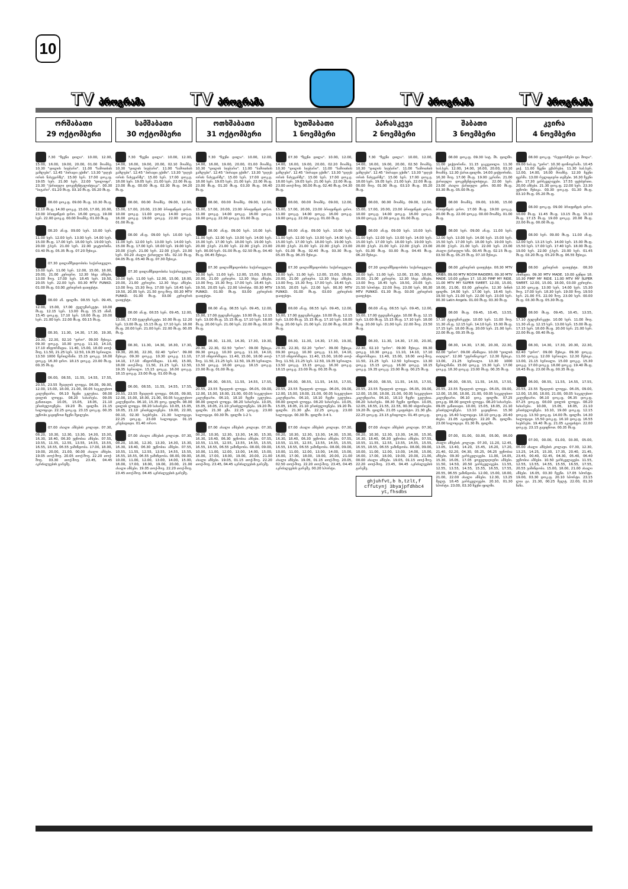10
TV პროგრამა
TV პროგრამა
TV პროგრამა
TV პროგრამა
ორშაბათი
29 ოქტომბერი
7.30 "ჩვენი დილა". 10.00, 12.00, 15.00, 16.00, 19.00, 20.00, 01.00 მოამბე. 10.30 "დილის სიუბარი". 11.00 "სამოთხის ვაშლები". 12.45 "პირადი ექიმი". 13.30 "დღეს ორის ნახევარზე". 15.00 სერ. 17.00 დოკ.ფ. 19.05 სერ. 21.00 სერ. 22.00 "დილოგი". 23.30 "ქართული დოკუმენტალისტიკა". 00.30 "სიგარი". 01.20 მხ.ფ. 03.10 მხ.ფ. 05.20 მხ.ფ.
08.00 დოკ.ფ. 09.00 მხ.ფ. 10.30 მხ.ფ. 12.10 მხ.ფ. 14.00 დოკ.ც. 15.00, 17.00, 20.00, 23.00 ბრიფინგის დრო. 16.00 დოკ.ც. 19.00 სერ. 22.00 დოკ.ც. 00.00 მოამბე. 01.00 მხ.ფ.
08.20 ან.ფ. 09.00 სერ. 10.00 სერ. 11.00 სერ. 12.00 სერ. 13.00 სერ. 14.00 სერ. 15.00 მხ.ფ. 17.00 სერ. 18.00 სერ. 19.00 სერ. 20.00 ქ.სერ. 21.00 სერ. 22.00 ვიკტორინა. 03.40 მხ.ფ. 05.35 მხ.ფ. 07.20 მუსიკა.
07.30 დილამშვიდობისა საქართველო. 10.00 სერ. 11.00 სერ. 12.00, 15.00, 18.00, 20.00, 21.00 კურიერი. 12.30 სხვა ამბები. 13.00 შოუ. 17.00 სერ. 18.45 სერ. 19.50, 20.05 სერ. 22.00 სერ. 00.30 MTV PUNKD. 01.00 მხ.ფ. 03.00 კურიერის დაიჯესტი.
08.00 ან. ფილმი. 08.55 სერ. 09.45, 12.00, 15.00, 17.00 ტელემარკეტი. 10.00 მხ.ფ. 12.15 სერ. 13.00 მხ.ფ. 15.15 ანიმ. 15.45 დოკ.ფ. 17.10 სერ. 18.00 მხ.ფ. 20.00 სერ. 21.00 სერ. 22.00 მხ.ფ. 00.15 მხ.ფ.
08.30, 11.30, 14.30, 17.30, 19.30, 20.30, 22.30, 02.10 "დრო". 09.00 მუსიკა. 09.30 დოკ.ც. 10.30 დოკ.ც. 11.10, 14.10, 17.10 ინფორმაცია. 11.40, 15.00, 18.00 თოქ-შოუ. 11.50, 21.25 სერ. 12.50, 19.35 სერიალი. 13.50 1000 წვრილმანი. 15.15 დოკ.ც. 16.00 დოკ.ც. 16.30 დრო. 18.15 დოკ.ც. 23.00 მხ.ფ. 00.35 მხ.ფ.
06.00, 08.55, 11.55, 14.55, 17.55, 20.55, 23.55 შუადღის ლოცვა. 06.05, 09.00, 12.00, 15.00, 18.00, 21.00, 00.05 საეკლესიო კალენდარი. 06.10 ჩვენი ეკლესია. 08.00 დილის ლოცვა. 08.20 სახარება. 09.05 განთიადი. 10.05, 15.05, 18.05, 21.10 ერთსულოვნება. 19.20 მხ. ფილმი. 21.15 სალოცავი. 22.25 დოკ.ფ. 23.15 დოკ.ფ. 00.35 უცნობი გავიცნოთ ჩვენი შვილები.
07.00 ახალი ამბების კოლაჟი. 07.30, 08.20, 10.30, 12.30, 13.30, 14.30, 15.30, 16.30, 18.40, 06.30 უცნობია ამბები. 07.55, 10.55, 11.55, 12.55, 13.55, 14.55, 15.55, 16.55, 18.55, 06.55 უამინდობა. 17.00, 18.00, 19.00, 20.00, 21.00, 00.00 ახალი ამბები. 19.05 თოქ-შოუ. 20.05 თოქ-შოუ. 22.20 თოქ-შოუ. 03.30 თოქ-შოუ. 23.45, 04.45 აკრძალვების გარეშე.
სამშაბათი
30 ოქტომბერი
7.30 "ჩვენი დილა". 10.00, 12.00, 14.00, 16.00, 19.00, 20.00, 02.10 მოამბე. 10.30 "დილის სიუბარი". 11.00 "სამოთხის ვაშლები". 12.45 "პირადი ექიმი". 13.30 "დღეს ორის ნახევარზე". 15.00 სერ. 17.00 დოკ.ც. 18.00 სერ. 19.05 სერ. 21.00 სერ. 22.00 მხ.ფ. 23.00 მხ.ფ. 00.00 მხ.ფ. 02.30 მხ.ფ. 04.20 მხ.ფ.
08.00, 00.00 მოამბე. 09.00, 12.00, 15.00, 17.00, 20.00, 23.00 ბრიფინგის დრო. 10.00 დოკ.ც. 11.00 დოკ.ც. 14.00 დოკ.ც. 16.00 დოკ.ც. 19.00 დოკ.ც. 22.00 დოკ.ც. 01.00 მხ.ფ.
08.00 ან.ფ. 09.00 სერ. 10.00 სერ. 11.00 სერ. 12.00 სერ. 13.00 სერ. 14.00 სერ. 15.00 მხ.ფ. 17.00 სერ. 18.00 სერ. 19.00 სერ. 20.00 ქ.სერ. 21.00 სერ. 22.00 ქ.სერ. 23.00 სერ. 00.20 ახალი ქართული ხმა. 02.10 მხ.ფ. 04.05 მხ.ფ. 05.40 მხ.ფ. 07.30 მუსიკა.
07.30 დილამშვიდობისა საქართველო. 10.00 სერ. 11.00 სერ. 12.00, 15.00, 18.00, 20.00, 21.00 კურიერი. 12.30 სხვა ამბები. 13.00 შოუ. 15.30 შოუ. 17.00 სერ. 18.45 სერ. 19.50, 20.05 სერ. 21.50 ტოკ-შოუ. 00.30 MTV PUNKD. 01.00 მხ.ფ. 03.00 კურიერის დაიჯესტი.
08.00 ან.ფ. 08.55 სერ. 09.45, 12.00, 15.00, 17.00 ტელემარკეტი. 10.00 მხ.ფ. 12.20 სერ. 13.00 მხ.ფ. 15.15 მხ.ფ. 17.10 სერ. 18.00 მხ.ფ. 20.00 სერ. 21.00 სერ. 22.00 მხ.ფ. 00.05 მხ.ფ.
08.30, 11.30, 14.30, 16.30, 17.30, 19.30, 20.30, 22.30, 02.40 "დრო". 09.00 მუსიკა. 09.30 დოკ.ც. 10.30 დოკ.ც. 11.10, 14.10, 17.10 ინფორმაცია. 11.40, 15.00, 18.00 თოქ-შოუ. 11.50, 21.25 სერ. 12.50, 19.35 სერიალი. 15.15 დოკ.ც. 16.00 დოკ.ც. 18.15 დოკ.ც. 23.00 მხ.ფ. 01.00 მხ.ფ.
06.00, 08.55, 11.55, 14.55, 17.55, 20.55, 23.55 შუადღის ლოცვა. 06.05, 09.00, 12.00, 15.00, 18.00, 21.00, 00.05 საეკლესიო კალენდარი. 06.10, 15.35 დოკ. ფილმი. 08.00 დილის ლოცვა. 08.20 სახარება. 10.05, 15.05, 18.05, 21.10 ერთსულოვნება. 19.00, 22.00, 00.10, 02.30 საუბრები. 21.30 სალოცავი. 22.25 დოკ.ფ. 23.00 სალოცავი. 01.15 კრებადიდი. 01.40 ორაო.
07.00 ახალი ამბების კოლაჟი. 07.30, 08.20, 10.30, 12.30, 13.30, 14.30, 15.30, 16.30, 18.40, 06.30 უცნობია ამბები. 07.55, 10.55, 11.55, 12.55, 13.55, 14.55, 15.55, 16.55, 18.55, 06.55 უამინდობა. 08.00, 09.00, 10.00, 11.00, 12.00, 13.00, 14.00, 15.00, 16.00, 17.00, 18.00, 19.00, 20.00, 21.00 ახალი ამბები. 19.05 თოქ-შოუ. 22.20 თოქ-შოუ. 23.45 თოქ-შოუ. 04.45 აკრძალვების გარეშე.
ოთხშაბათი
31 ოქტომბერი
7.30 "ჩვენი დილა". 10.00, 12.00, 14.00, 16.00, 19.00, 20.00, 01.00 მოამბე. 10.30 "დილის სიუბარი". 11.00 "სამოთხის ვაშლები". 12.45 "პირადი ექიმი". 13.30 "დღეს ორის ნახევარზე". 15.00 სერ. 17.00 დოკ.ც. 18.00 სერ. 19.05 სერ. 21.00 სერ. 22.00 მხ.ფ. 23.00 მხ.ფ. 01.20 მხ.ფ. 03.30 მხ.ფ. 06.40 მხ.ფ.
08.00, 00.00 მოამბე. 09.00, 12.00, 15.00, 17.00, 20.00, 23.00 ბრიფინგის დრო. 11.00 დოკ.ც. 14.00 დოკ.ც. 16.00 დოკ.ც. 19.00 დოკ.ც. 22.00 დოკ.ც. 01.00 მხ.ფ.
08.00 ან.ფ. 09.00 სერ. 10.00 სერ. 11.00 სერ. 12.00 სერ. 13.00 სერ. 14.00 სერ. 15.00 სერ. 17.00 სერ. 18.00 სერ. 19.00 სერ. 20.00 ქ.სერ. 21.00 სერ. 22.00 ქ.სერ. 23.00 სერ. 00.00 სერ. 01.00 მხ.ფ. 02.50 მხ.ფ. 04.40 მხ.ფ. 06.45 მუსიკა.
07.30 დილამშვიდობისა საქართველო. 10.00 სერ. 11.00 სერ. 12.00, 15.00, 18.00, 20.00, 21.00 კურიერი. 12.30 სხვა ამბები. 13.00 შოუ. 15.30 შოუ. 17.00 სერ. 18.45 სერ. 19.50, 20.05 სერ. 22.00 სპორტი. 00.30 MTV PUNKD. 01.00 მხ.ფ. 03.00 კურიერის დაიჯესტი.
08.00 ან.ფ. 08.55 სერ. 09.45, 12.00, 15.00, 17.00 ტელემარკეტი. 10.00 მხ.ფ. 12.15 სერ. 13.00 მხ.ფ. 15.15 მხ.ფ. 17.10 სერ. 18.00 მხ.ფ. 20.00 სერ. 21.00 სერ. 22.00 მხ.ფ. 00.10 მხ.ფ.
08.30, 11.30, 14.30, 17.30, 19.30, 20.30, 22.30, 02.50 "დრო". 09.00 მუსიკა. 09.30 დოკ.ც. 10.30 დოკ.ც. 11.10, 14.10, 17.10 ინფორმაცია. 11.40, 15.00, 18.00 თოქ-შოუ. 11.50, 21.25 სერ. 12.50, 19.35 სერიალი. 13.50 დოკ.ც. 16.00 დოკ.ც. 18.15 დოკ.ც. 23.00 მხ.ფ. 01.00 მხ.ფ.
06.00, 08.55, 11.55, 14.55, 17.55, 20.55, 23.55 შუადღის ლოცვა. 06.05, 09.00, 12.00, 15.00, 18.00, 21.00, 00.05 საეკლესიო კალენდარი. 06.10, 18.10 ჩვენი ეკლესია. 08.00 დილის ლოცვა. 08.20 სახარება. 10.05, 15.05, 18.05, 21.10 ერთსულოვნება. 19.20 მხ. ფილმი. 21.30 გზა. 22.25 დოკ.ფ. 23.00 სალოცავი. 00.30 მხ. ფილმი 1-2 ს.
07.00 ახალი ამბების კოლაჟი. 07.30, 08.20, 10.30, 12.30, 13.30, 14.30, 15.30, 16.30, 18.40, 06.30 უცნობია ამბები. 07.55, 10.55, 11.55, 12.55, 13.55, 14.55, 15.55, 16.55, 18.55, 06.55 უამინდობა. 08.00, 09.00, 10.00, 11.00, 12.00, 13.00, 14.00, 15.00, 16.00, 17.00, 18.00, 19.00, 20.00, 21.00 ახალი ამბები. 19.05, 01.15 თოქ-შოუ. 22.20 თოქ-შოუ. 23.45, 04.45 აკრძალვების გარეშე.
ხუთშაბათი
1 ნოემბერი
07.30 "ჩვენი დილა". 10.00, 12.00, 14.00, 16.00, 19.00, 20.00, 02.20 მოამბე. 10.30 "დილის სიუბარი". 11.00 "სამოთხის ვაშლები". 12.45 "პირადი ექიმი". 13.30 "დღეს ორის ნახევარზე". 15.00 სერ. 17.00 დოკ.ც. 18.00 სერ. 19.05 სერ. 21.00 სერ. 22.00 მხ.ფ. 23.00 თოქ-შოუ. 00.00 მხ.ფ. 02.40 მხ.ფ. 04.30 მხ.ფ.
08.00, 00.00 მოამბე. 09.00, 12.00, 15.00, 17.00, 20.00, 23.00 ბრიფინგის დრო. 11.00 დოკ.ც. 14.00 დოკ.ც. 16.00 დოკ.ც. 19.00 დოკ.ც. 22.00 დოკ.ც. 01.00 მხ.ფ.
08.00 ან.ფ. 09.00 სერ. 10.00 სერ. 11.00 სერ. 12.00 სერ. 13.00 სერ. 14.00 სერ. 15.00 სერ. 17.00 სერ. 18.00 სერ. 19.00 სერ. 20.00 ქ.სერ. 21.00 სერ. 22.00 ქ.სერ. 23.00 სერ. 01.00 მხ.ფ. 02.40 მხ.ფ. 03.30 მხ.ფ. 05.05 მხ.ფ. 06.35 მუსიკა.
07.30 დილამშვიდობისა საქართველო. 10.00 სერ. 11.00 სერ. 12.00, 15.00, 18.00, 20.00, 21.00 კურიერი. 12.30 სხვა ამბები. 13.00 შოუ. 15.30 შოუ. 17.00 სერ. 18.45 სერ. 19.50, 20.05 სერ. 22.00 სერ. 00.30 MTV PUNKD. 01.00 მხ.ფ. 03.00 კურიერის დაიჯესტი.
08.00 ან.ფ. 08.55 სერ. 09.45, 12.00, 15.00, 17.00 ტელემარკეტი. 10.00 მხ.ფ. 12.15 სერ. 13.00 მხ.ფ. 15.15 მხ.ფ. 17.10 სერ. 18.00 მხ.ფ. 20.00 სერ. 21.00 სერ. 22.00 მხ.ფ. 00.20 მხ.ფ.
08.30, 11.30, 14.30, 17.30, 19.30, 20.30, 22.30, 02.20 "დრო". 09.00 მუსიკა. 09.30 დოკ.ც. 10.30 დოკ.ც. 11.10, 14.10, 17.10 ინფორმაცია. 11.40, 15.00, 18.00 თოქ-შოუ. 11.50, 21.25 სერ. 12.50, 19.35 სერიალი. 13.50 დოკ.ც. 15.15 დოკ.ც. 16.30 დოკ.ც. 18.15 დოკ.ც. 23.00 მხ.ფ. 00.35 მხ.ფ.
06.00, 08.55, 11.55, 14.55, 17.55, 20.55, 23.55 შუადღის ლოცვა. 06.05, 09.00, 12.00, 15.00, 18.00, 21.00, 00.05 საეკლესიო კალენდარი. 06.10, 18.10 ჩვენი ეკლესია. 08.00 დილის ლოცვა. 08.20 სახარება. 10.05, 15.05, 18.05, 21.10 ერთსულოვნება. 19.20 მხ. ფილმი. 21.30 გზა. 22.25 დოკ.ფ. 23.00 სალოცავი. 00.30 მხ. ფილმი 3-4 ს.
07.00 ახალი ამბების კოლაჟი. 07.30, 08.20, 10.30, 12.30, 13.30, 14.30, 15.30, 16.30, 18.40, 06.30 უცნობია ამბები. 07.55, 10.55, 11.55, 12.55, 13.55, 14.55, 15.55, 16.55, 18.55, 06.55 უამინდობა. 08.00, 09.00, 10.00, 11.00, 12.00, 13.00, 14.00, 15.00, 16.00, 17.00, 18.00, 19.00, 20.00, 21.00 ახალი ამბები. 19.05, 01.15 თოქ-შოუ. 20.05, 02.50 თოქ-შოუ. 22.20 თოქ-შოუ. 23.45, 04.45 აკრძალვების გარეშე. 00.20 სპორტი.
პარასკევი
2 ნოემბერი
7.30 "ჩვენი დილა". 10.00, 12.00, 14.00, 16.00, 19.00, 20.00, 02.50 მოამბე. 10.30 "დილის სიუბარი". 11.00 "სამოთხის ვაშლები". 12.45 "პირადი ექიმი". 13.30 "დღეს ორის ნახევარზე". 15.00 სერ. 17.00 დოკ.ც. 18.00 სერ. 19.05 სერ. 21.00 სერ. 22.00 მხ.ფ. 00.00 შოუ. 01.00 მხ.ფ. 03.10 მხ.ფ. 05.20 მხ.ფ.
08.00, 00.00 მოამბე. 09.00, 12.00, 15.00, 17.00, 20.00, 23.00 ბრიფინგის დრო. 10.00 დოკ.ც. 14.00 დოკ.ც. 16.00 დოკ.ც. 19.00 დოკ.ც. 22.00 დოკ.ც. 01.00 მხ.ფ.
08.00 ან.ფ. 09.00 სერ. 10.00 სერ. 11.00 სერ. 12.00 სერ. 13.00 სერ. 14.00 სერ. 15.00 სერ. 17.00 სერ. 18.00 სერ. 19.00 სერ. 20.00 ქ.სერ. 21.00 სერ. 22.00 ქ.სერ. 23.00 სერ. 01.00 მხ.ფ. 03.00 მხ.ფ. 04.45 მხ.ფ. 06.20 მუსიკა.
07.30 დილამშვიდობისა საქართველო. 10.00 სერ. 11.00 სერ. 12.00, 15.00, 18.00, 20.00, 21.00 კურიერი. 12.30 სხვა ამბები. 13.00 შოუ. 18.45 სერ. 19.50, 20.05 სერ. 21.50 სპორტი. 22.00 შოუ. 23.00 სერ. 00.30 MTV PUNKD. 01.30 მხ.ფ. 03.00 კურიერის დაიჯესტი.
08.00 ან.ფ. 08.55 სერ. 09.45, 12.00, 15.00, 17.00 ტელემარკეტი. 10.00 მხ.ფ. 12.15 სერ. 13.00 მხ.ფ. 15.15 მხ.ფ. 17.10 სერ. 18.00 მხ.ფ. 20.00 სერ. 21.00 სერ. 22.00 შოუ. 23.50 მხ.ფ.
08.30, 11.30, 14.30, 17.30, 20.30, 22.30, 02.10 "დრო". 09.00 მუსიკა. 09.30 დოკ.ც. 10.30 დოკ.ც. 11.10, 14.10, 17.10 ინფორმაცია. 11.40, 15.00, 18.00 თოქ-შოუ. 11.50, 21.25 სერ. 12.50 სერიალი. 13.30 დოკ.ც. 15.15 დოკ.ც. 16.00 დოკ.ც. 18.15 დოკ.ც. 19.35 დოკ.ც. 23.00 მხ.ფ. 00.25 მხ.ფ.
06.00, 08.55, 11.55, 14.55, 17.55, 20.55, 23.55 შუადღის ლოცვა. 06.05, 09.00, 12.00, 15.00, 18.00, 21.00, 00.05 საეკლესიო კალენდარი. 06.10, 18.10 ჩვენი ეკლესია. 08.20 სახარება. 08.30 ჩვენი ფონდი. 10.05, 12.05, 18.55, 21.55, 22.55, 00.30 ისტორიები. 19.20 მხ. ფილმი. 21.05 აკაფისტო. 21.30 გზა. 22.25 დოკ.ფ. 23.15 გრიგოლი. 01.45 დოკ.ფ.
07.00 ახალი ამბების კოლაჟი. 07.30, 08.20, 10.30, 12.30, 13.30, 14.30, 15.30, 16.30, 18.40, 06.30 უცნობია ამბები. 07.55, 10.55, 11.55, 12.55, 13.55, 14.55, 15.55, 16.55, 18.55, 06.55 უამინდობა. 08.00, 09.00, 10.00, 11.00, 12.00, 13.00, 14.00, 15.00, 16.00, 17.00, 18.00, 19.00, 20.00, 21.00, 00.00 ახალი ამბები. 19.05, 01.15 თოქ-შოუ. 22.20 თოქ-შოუ. 23.45, 04.45 აკრძალვების გარეშე.
ghjuhfvt,b b,tzlt,f cffutynj 3byajpfdhbc4 yt,fhsdbs
შაბათი
3 ნოემბერი
08.00 დოკ.ფ. 09.30 სატ. მხ. ფილმი. 11.00 ვიქტორინა. 11.15 გაკვეთილი. 11.30 საბ.სერ. 12.00, 14.00, 16.00, 20.00, 03.10 მოამბე. 12.30 ქართ.ფილმი. 14.00 ვიქტორინა. 16.30 შოუ. 17.00 მხ.ფ. 19.00 ეკრანი. 21.00 ქართული დოკუმენტალისტიკა. 22.00 სერ. 23.00 ახალი ქართული კინო. 00.00 მხ.ფ. 03.30 მხ.ფ. 05.00 მხ.ფ.
08.00 მოამბე. 09.00, 10.00, 15.00 ბრიფინგის დრო. 17.00 მხ.ფ. 19.00 დოკ.ც. 20.00 მხ.ფ. 22.00 დოკ.ც. 00.00 მოამბე. 01.00 მხ.ფ.
08.00 სერ. 09.00 ან.ფ. 11.00 სერ. 12.00 სერ. 13.00 სერ. 14.00 სერ. 15.00 სერ. 15.50 სერ. 17.00 სერ. 18.00 სერ. 19.00 სერ. 20.00 ქ.სერ. 21.00 სერ. 22.00 სერ. 23.00 ახალი ქართული ხმა. 00.45 მხ.ფ. 02.15 მხ.ფ. 03.50 მხ.ფ. 05.25 მხ.ფ. 07.10 მუსიკა.
08.00 კურიერის დაიჯესტი. 08.30 MTV CRIBS. 09.00 MTV ROOM RAIDERS. 09.30 MTV MADE. 10.00 გუნდი 17. 10.30 PIMP MY RIDE. 11.00 MTV MY SUPER SWEET. 12.00, 15.00, 18.00, 21.00, 03.00 კურიერი. 12.30 ბინის ფილმი. 14.00 სერ. 17.00 სერ. 18.45 სერ. 19.50 სერ. 21.00 სერ. 22.00 სერ. 23.00 სერ. 00.30 Latin Angels. 01.00 მხ.ფ. 03.30 მხ.ფ.
08.00 მხ.ფ. 09.45, 10.45, 13.55, 17.10 ტელემარკეტი. 10.00 სერ. 11.00 შოუ. 11.30 ან.ფ. 12.15 სერ. 14.10 სერ. 15.00 მხ.ფ. 17.15 სერ. 18.00 მხ.ფ. 20.00 სერ. 21.00 სერ. 22.00 მხ.ფ. 00.35 მხ.ფ.
08.30, 14.30, 17.30, 20.30, 22.30, 02.00 "დრო". 09.00 ანიმაცია. 10.00 "დილის თაღლი". 12.00 "ეფრინიკოვი". 12.30 მუსიკა. 13.00, 21.25 სერიალი. 13.30 1000 წვრილმანი. 15.00 დოკ.ც. 15.30 სერ. 17.00 დოკ.ც. 18.30 დოკ.ც. 23.00 მხ.ფ. 00.35 მხ.ფ.
06.00, 08.55, 11.55, 14.55, 17.55, 20.55, 23.55 შუადღის ლოცვა. 06.05, 09.00, 12.00, 15.00, 18.00, 21.00, 00.05 საეკლესიო კალენდარი. 06.10 დოკ. ფილმი. 07.25 დოკ.ფ. 08.00 დილის ლოცვა. 08.20 სახარება. 09.05 განთიადი. 10.00, 15.05, 18.05, 21.10 ერთსულოვნება. 13.10 გავიცნოთ. 15.30 დოკ.ფ. 16.40 სალოცავი. 18.10 დოკ.ფ. 20.40 ძიება. 21.05 აკაფისტო. 22.20 მხ. ფილმი. 23.00 სალოცავი. 01.30 მხ. ფილმი.
07.00, 01.00, 03.00, 05.00, 06.00 ახალი ამბების კოლაჟი. 07.30, 11.20, 12.45, 13.05, 13.40, 14.20, 15.45, 16.20, 17.20, 21.40, 02.20, 04.30, 05.25, 06.25 უცნობია ამბები. 09.30 ვარსკვლავები. 11.00, 14.05, 15.30, 16.05, 17.05 ყოველდღიური ამბები. 11.50, 14.50, 20.50 ვარსკვლავები. 11.55, 12.55, 13.55, 14.55, 15.55, 16.55, 17.55, 20.55, 06.55 უამინდობა. 12.00, 15.00, 18.00, 21.00, 22.00 ახალი ამბები. 12.30, 13.25 მულტ. 18.45 ვარსკვლავები. 20.10, 01.30 სპორტი. 23.00, 03.30 ჩვენი ფილმი.
კვირა
4 ნოემბერი
08.00 დოკ.ფ. "რეფორმები და მოდა". 09.00 საბ.ფ. "ვირი". 10.30 ფონოგრამა. 10.45 ვიქ. 11.00 ჩვენი ექსპრესი. 11.30 საბ.სერ. 12.00, 14.00, 16.00 მოამბე. 12.30 ჩვენი ფერმა. 13.00 რელიგიური თემები. 16.30 ჩვენი ეზო. 17.30 ვარსკვლავები. 17.55 ფეხბურთი. 20.00 ამბები. 21.30 დოკ.ფ. 22.00 სერ. 23.30 უცნობი მუსიკა. 00.30 დოკ.ფ. 01.30 მხ.ფ. 03.10 მხ.ფ. 05.20 მხ.ფ.
08.00 დოკ.ფ. 09.00 ბრიფინგის დრო. 10.00 მხ.ფ. 11.45 მხ.ფ. 13.15 მხ.ფ. 15.10 მხ.ფ. 17.15 მხ.ფ. 19.00 დოკ.ც. 20.00 მხ.ფ. 22.00 მხ.ფ. 00.00 მხ.ფ.
08.00 სერ. 09.00 მხ.ფ. 11.00 ან.ფ. 12.00 სერ. 13.15 სერ. 14.00 სერ. 15.00 მხ.ფ. 15.50 სერ. 17.00 სერ. 17.40 სერ. 18.00 მხ.ფ. 19.00 სერ. 22.00 ქ.სერ. 23.00 სერ. 01.45 მხ.ფ. 03.20 მხ.ფ. 05.20 მხ.ფ. 06.55 მუსიკა.
08.00 კურიერის დაიჯესტი. 08.30 ანიმაცია. 09.30 MTV MADE. 10.00 გუნდი 18. 10.30 PIMP MY RIDE. 11.00 MTV MY SUPER SWEET. 12.00, 15.00, 18.00, 03.00 კურიერი. 12.30 დოკ.ფ. 13.00 სერ. 14.00 სერ. 15.30 შოუ. 17.00 სერ. 18.30 სერ. 19.00 შოუ. 19.50 სერ. 21.00 P.S. 22.00 შოუ. 23.00 სერ. 00.00 მხ.ფ. 03.30 მხ.ფ. 05.30 მხ.ფ.
08.00 მხ.ფ. 09.45, 10.45, 13.55, 17.10 ტელემარკეტი. 10.00 სერ. 11.00 შოუ. 11.30 ან.ფ. 12.15 სერ. 13.00 სერ. 15.00 მხ.ფ. 17.15 სერ. 18.00 მხ.ფ. 20.00 სერ. 21.00 სერ. 22.00 მხ.ფ. 00.40 მხ.ფ.
08.30, 14.30, 17.30, 20.30, 22.30, 02.40 "დრო". 09.00 მუსიკა. 09.30 დოკ.ც. 11.00 დოკ.ც. 12.00 სერიალი. 12.30 მუსიკა. 13.00, 21.15 სერიალი. 15.00 დოკ.ც. 15.30 დოკ.ც. 17.00 დოკ.ც. 18.00 დოკ.ც. 19.40 მხ.ფ. 18.45 მხ.ფ. 23.00 მხ.ფ. 00.35 მხ.ფ.
06.00, 08.55, 11.55, 14.55, 17.55, 20.55, 23.55 შუადღის ლოცვა. 06.05, 09.00, 12.00, 15.00, 18.00, 21.00, 00.05 საეკლესიო კალენდარი. 06.10 დოკ.ფ. 06.35 დოკ.ფ. 07.25 დოკ.ფ. 08.00 დილის ლოცვა. 08.20 სახარება. 10.00, 15.05, 18.05, 21.10 ერთსულოვნება. 10.10, 19.00 დოკ.ფ. 12.15 დოკ.ფ. 13.50 დოკ.ფ. 14.00 მხ. ფილმი. 14.30 სალოცავი. 15.50 დოკ.ფ. 16.10 დოკ.ფ. 16.55 საუბრები. 19.40 მხ.ფ. 21.05 აკაფისტო. 22.00 დოკ.ფ. 23.15 გავიცნოთ. 00.35 მხ.ფ.
07.00, 00.00, 01.00, 03.00, 05.00, 06.00 ახალი ამბების კოლაჟი. 07.30, 12.30, 13.25, 14.25, 15.30, 17.35, 20.40, 21.45, 23.45, 00.40, 02.45, 04.30, 05.40, 06.40 უცნობია ამბები. 10.50 ვარსკვლავები. 11.55, 12.55, 13.55, 14.55, 15.55, 16.55, 17.55, 20.55 უამინდობა. 15.00, 18.00, 21.00 ახალი ამბები. 16.05, 03.30 ჩვენი. 17.05 სპორტი. 19.00, 03.30 დოკ.ფ. 20.10 სპორტი. 23.15 ლია ცა. 21.30, 00.25 მულტ. 22.00, 01.30 ნანა.